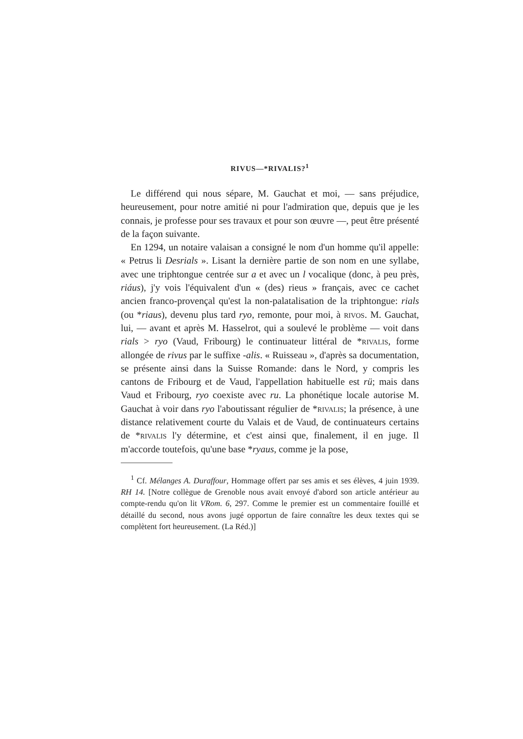RIVUS—*RIVALIS?<sup>1</sup>
Le différend qui nous sépare, M. Gauchat et moi, — sans préjudice, heureusement, pour notre amitié ni pour l'admiration que, depuis que je les connais, je professe pour ses travaux et pour son œuvre —, peut être présenté de la façon suivante.
En 1294, un notaire valaisan a consigné le nom d'un homme qu'il appelle: « Petrus li Desrials ». Lisant la dernière partie de son nom en une syllabe, avec une triphtongue centrée sur a et avec un l vocalique (donc, à peu près, riáus), j'y vois l'équivalent d'un « (des) rieus » français, avec ce cachet ancien franco-provençal qu'est la non-palatalisation de la triphtongue: rials (ou *riaus), devenu plus tard ryo, remonte, pour moi, à rivos. M. Gauchat, lui, — avant et après M. Hasselrot, qui a soulevé le problème — voit dans rials > ryo (Vaud, Fribourg) le continuateur littéral de *rivalis, forme allongée de rivus par le suffixe -alis. « Ruisseau », d'après sa documentation, se présente ainsi dans la Suisse Romande: dans le Nord, y compris les cantons de Fribourg et de Vaud, l'appellation habituelle est rü; mais dans Vaud et Fribourg, ryo coexiste avec ru. La phonétique locale autorise M. Gauchat à voir dans ryo l'aboutissant régulier de *rivalis; la présence, à une distance relativement courte du Valais et de Vaud, de continuateurs certains de *rivalis l'y détermine, et c'est ainsi que, finalement, il en juge. Il m'accorde toutefois, qu'une base *ryaus, comme je la pose,
<sup>1</sup> Cf. Mélanges A. Duraffour, Hommage offert par ses amis et ses élèves, 4 juin 1939. RH 14. [Notre collègue de Grenoble nous avait envoyé d'abord son article antérieur au compte-rendu qu'on lit VRom. 6, 297. Comme le premier est un commentaire fouillé et détaillé du second, nous avons jugé opportun de faire connaître les deux textes qui se complètent fort heureusement. (La Réd.)]